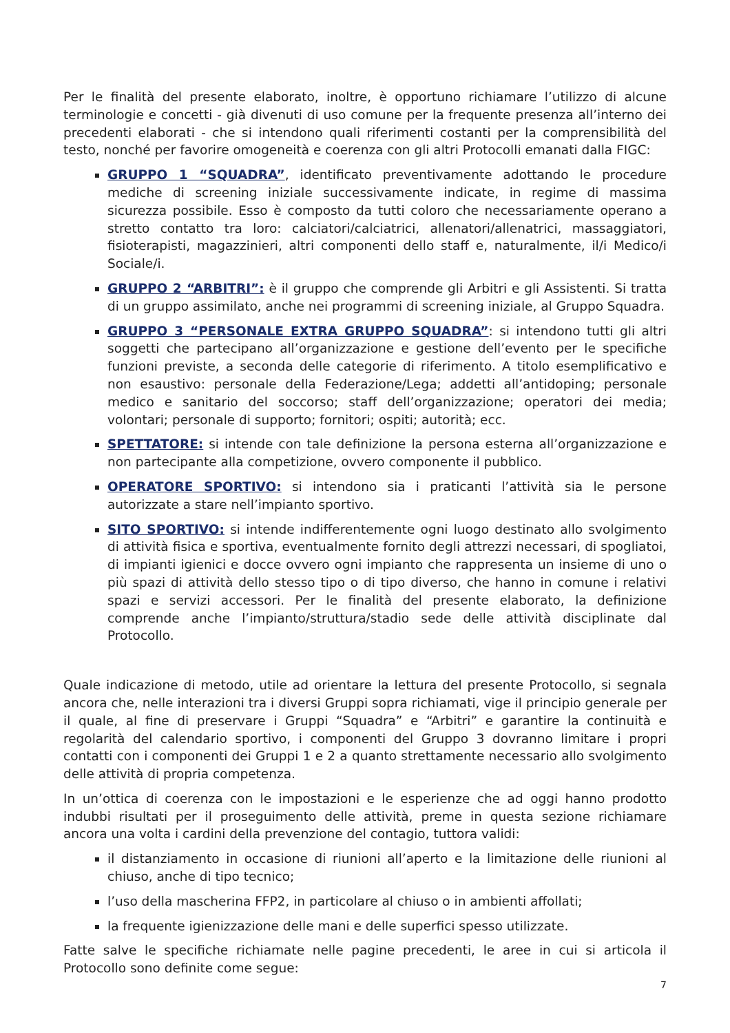Per le finalità del presente elaborato, inoltre, è opportuno richiamare l’utilizzo di alcune terminologie e concetti - già divenuti di uso comune per la frequente presenza all’interno dei precedenti elaborati - che si intendono quali riferimenti costanti per la comprensibilità del testo, nonché per favorire omogeneità e coerenza con gli altri Protocolli emanati dalla FIGC:
GRUPPO 1 “SQUADRA”, identificato preventivamente adottando le procedure mediche di screening iniziale successivamente indicate, in regime di massima sicurezza possibile. Esso è composto da tutti coloro che necessariamente operano a stretto contatto tra loro: calciatori/calciatrici, allenatori/allenatrici, massaggiatori, fisioterapisti, magazzinieri, altri componenti dello staff e, naturalmente, il/i Medico/i Sociale/i.
GRUPPO 2 “ARBITRI”: è il gruppo che comprende gli Arbitri e gli Assistenti. Si tratta di un gruppo assimilato, anche nei programmi di screening iniziale, al Gruppo Squadra.
GRUPPO 3 “PERSONALE EXTRA GRUPPO SQUADRA”: si intendono tutti gli altri soggetti che partecipano all’organizzazione e gestione dell’evento per le specifiche funzioni previste, a seconda delle categorie di riferimento. A titolo esemplificativo e non esaustivo: personale della Federazione/Lega; addetti all’antidoping; personale medico e sanitario del soccorso; staff dell’organizzazione; operatori dei media; volontari; personale di supporto; fornitori; ospiti; autorità; ecc.
SPETTATORE: si intende con tale definizione la persona esterna all’organizzazione e non partecipante alla competizione, ovvero componente il pubblico.
OPERATORE SPORTIVO: si intendono sia i praticanti l’attività sia le persone autorizzate a stare nell’impianto sportivo.
SITO SPORTIVO: si intende indifferentemente ogni luogo destinato allo svolgimento di attività fisica e sportiva, eventualmente fornito degli attrezzi necessari, di spogliatoi, di impianti igienici e docce ovvero ogni impianto che rappresenta un insieme di uno o più spazi di attività dello stesso tipo o di tipo diverso, che hanno in comune i relativi spazi e servizi accessori. Per le finalità del presente elaborato, la definizione comprende anche l’impianto/struttura/stadio sede delle attività disciplinate dal Protocollo.
Quale indicazione di metodo, utile ad orientare la lettura del presente Protocollo, si segnala ancora che, nelle interazioni tra i diversi Gruppi sopra richiamati, vige il principio generale per il quale, al fine di preservare i Gruppi “Squadra” e “Arbitri” e garantire la continuità e regolarità del calendario sportivo, i componenti del Gruppo 3 dovranno limitare i propri contatti con i componenti dei Gruppi 1 e 2 a quanto strettamente necessario allo svolgimento delle attività di propria competenza.
In un’ottica di coerenza con le impostazioni e le esperienze che ad oggi hanno prodotto indubbi risultati per il proseguimento delle attività, preme in questa sezione richiamare ancora una volta i cardini della prevenzione del contagio, tuttora validi:
il distanziamento in occasione di riunioni all’aperto e la limitazione delle riunioni al chiuso, anche di tipo tecnico;
l’uso della mascherina FFP2, in particolare al chiuso o in ambienti affollati;
la frequente igienizzazione delle mani e delle superfici spesso utilizzate.
Fatte salve le specifiche richiamate nelle pagine precedenti, le aree in cui si articola il Protocollo sono definite come segue:
7